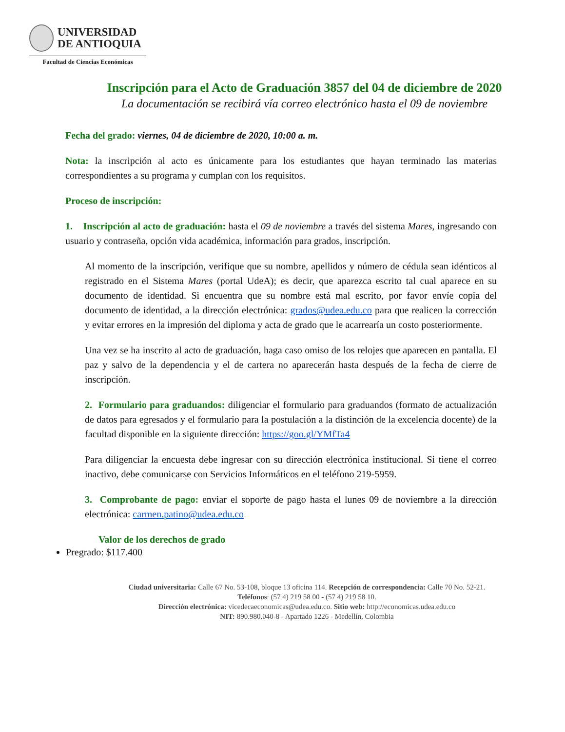UNIVERSIDAD
DE ANTIOQUIA
Facultad de Ciencias Económicas
Inscripción para el Acto de Graduación 3857 del 04 de diciembre de 2020
La documentación se recibirá vía correo electrónico hasta el 09 de noviembre
Fecha del grado: viernes, 04 de diciembre de 2020, 10:00 a. m.
Nota: la inscripción al acto es únicamente para los estudiantes que hayan terminado las materias correspondientes a su programa y cumplan con los requisitos.
Proceso de inscripción:
1. Inscripción al acto de graduación: hasta el 09 de noviembre a través del sistema Mares, ingresando con usuario y contraseña, opción vida académica, información para grados, inscripción.
Al momento de la inscripción, verifique que su nombre, apellidos y número de cédula sean idénticos al registrado en el Sistema Mares (portal UdeA); es decir, que aparezca escrito tal cual aparece en su documento de identidad. Si encuentra que su nombre está mal escrito, por favor envíe copia del documento de identidad, a la dirección electrónica: grados@udea.edu.co para que realicen la corrección y evitar errores en la impresión del diploma y acta de grado que le acarrearía un costo posteriormente.
Una vez se ha inscrito al acto de graduación, haga caso omiso de los relojes que aparecen en pantalla. El paz y salvo de la dependencia y el de cartera no aparecerán hasta después de la fecha de cierre de inscripción.
2. Formulario para graduandos: diligenciar el formulario para graduandos (formato de actualización de datos para egresados y el formulario para la postulación a la distinción de la excelencia docente) de la facultad disponible en la siguiente dirección: https://goo.gl/YMfTa4
Para diligenciar la encuesta debe ingresar con su dirección electrónica institucional. Si tiene el correo inactivo, debe comunicarse con Servicios Informáticos en el teléfono 219-5959.
3. Comprobante de pago: enviar el soporte de pago hasta el lunes 09 de noviembre a la dirección electrónica: carmen.patino@udea.edu.co
Valor de los derechos de grado
Pregrado: $117.400
Ciudad universitaria: Calle 67 No. 53-108, bloque 13 oficina 114. Recepción de correspondencia: Calle 70 No. 52-21.
Teléfonos: (57 4) 219 58 00 - (57 4) 219 58 10.
Dirección electrónica: vicedecaeconomicas@udea.edu.co. Sitio web: http://economicas.udea.edu.co
NIT: 890.980.040-8 - Apartado 1226 - Medellín, Colombia